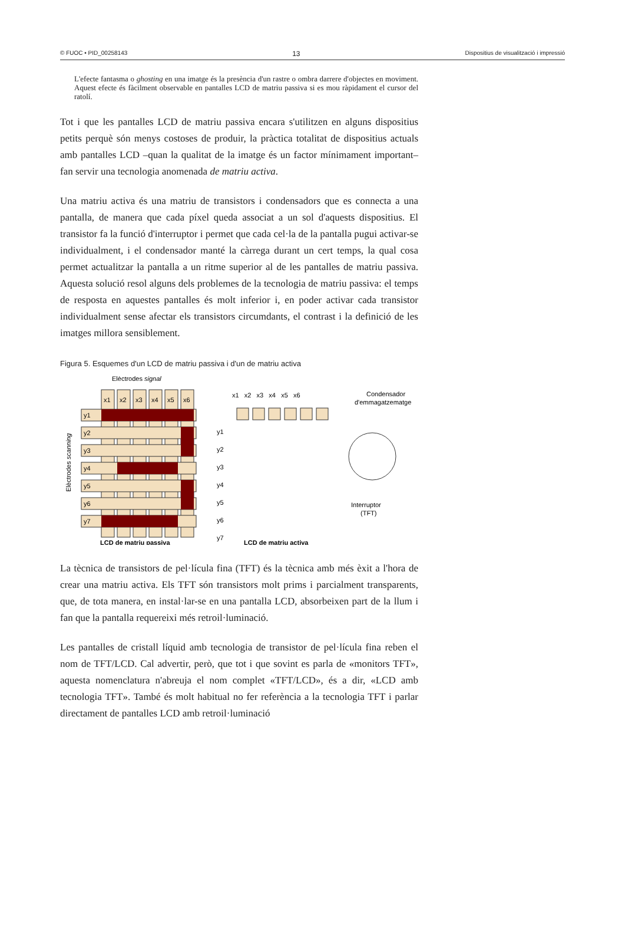© FUOC • PID_00258143 13 Dispositius de visualització i impressió
L'efecte fantasma o ghosting en una imatge és la presència d'un rastre o ombra darrere d'objectes en moviment. Aquest efecte és fàcilment observable en pantalles LCD de matriu passiva si es mou ràpidament el cursor del ratolí.
Tot i que les pantalles LCD de matriu passiva encara s'utilitzen en alguns dispositius petits perquè són menys costoses de produir, la pràctica totalitat de dispositius actuals amb pantalles LCD –quan la qualitat de la imatge és un factor mínimament important– fan servir una tecnologia anomenada de matriu activa.
Una matriu activa és una matriu de transistors i condensadors que es connecta a una pantalla, de manera que cada píxel queda associat a un sol d'aquests dispositius. El transistor fa la funció d'interruptor i permet que cada cel·la de la pantalla pugui activar-se individualment, i el condensador manté la càrrega durant un cert temps, la qual cosa permet actualitzar la pantalla a un ritme superior al de les pantalles de matriu passiva. Aquesta solució resol alguns dels problemes de la tecnologia de matriu passiva: el temps de resposta en aquestes pantalles és molt inferior i, en poder activar cada transistor individualment sense afectar els transistors circumdants, el contrast i la definició de les imatges millora sensiblement.
Figura 5. Esquemes d'un LCD de matriu passiva i d'un de matriu activa
Elèctrodes signal
Elèctrodes scanning
x1
x2
x3
x4
x5
x6
y1
y2
y3
y4
y5
y6
y7
LCD de matriu passiva
x1 x2 x3 x4 x5 x6
y1
y2
y3
y4
y5
y6
y7
LCD de matriu activa
Condensador
d'emmagatzematge
Interruptor
(TFT)
La tècnica de transistors de pel·lícula fina (TFT) és la tècnica amb més èxit a l'hora de crear una matriu activa. Els TFT són transistors molt prims i parcialment transparents, que, de tota manera, en instal·lar-se en una pantalla LCD, absorbeixen part de la llum i fan que la pantalla requereixi més retroil·luminació.
Les pantalles de cristall líquid amb tecnologia de transistor de pel·lícula fina reben el nom de TFT/LCD. Cal advertir, però, que tot i que sovint es parla de «monitors TFT», aquesta nomenclatura n'abreuja el nom complet «TFT/LCD», és a dir, «LCD amb tecnologia TFT». També és molt habitual no fer referència a la tecnologia TFT i parlar directament de pantalles LCD amb retroil·luminació